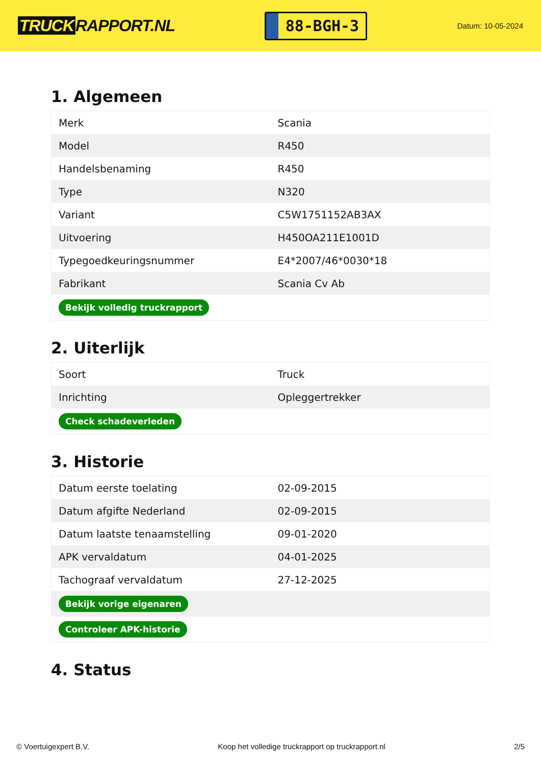TRUCK RAPPORT.NL
88-BGH-3
Datum: 10-05-2024
1. Algemeen
| Merk | Scania |
| Model | R450 |
| Handelsbenaming | R450 |
| Type | N320 |
| Variant | C5W1751152AB3AX |
| Uitvoering | H450OA211E1001D |
| Typegoedkeuringsnummer | E4*2007/46*0030*18 |
| Fabrikant | Scania Cv Ab |
| Bekijk volledig truckrapport | |
2. Uiterlijk
| Soort | Truck |
| Inrichting | Opleggertrekker |
| Check schadeverleden | |
3. Historie
| Datum eerste toelating | 02-09-2015 |
| Datum afgifte Nederland | 02-09-2015 |
| Datum laatste tenaamstelling | 09-01-2020 |
| APK vervaldatum | 04-01-2025 |
| Tachograaf vervaldatum | 27-12-2025 |
| Bekijk vorige eigenaren | |
| Controleer APK-historie | |
4. Status
© Voertuigexpert B.V. Koop het volledige truckrapport op truckrapport.nl 2/5